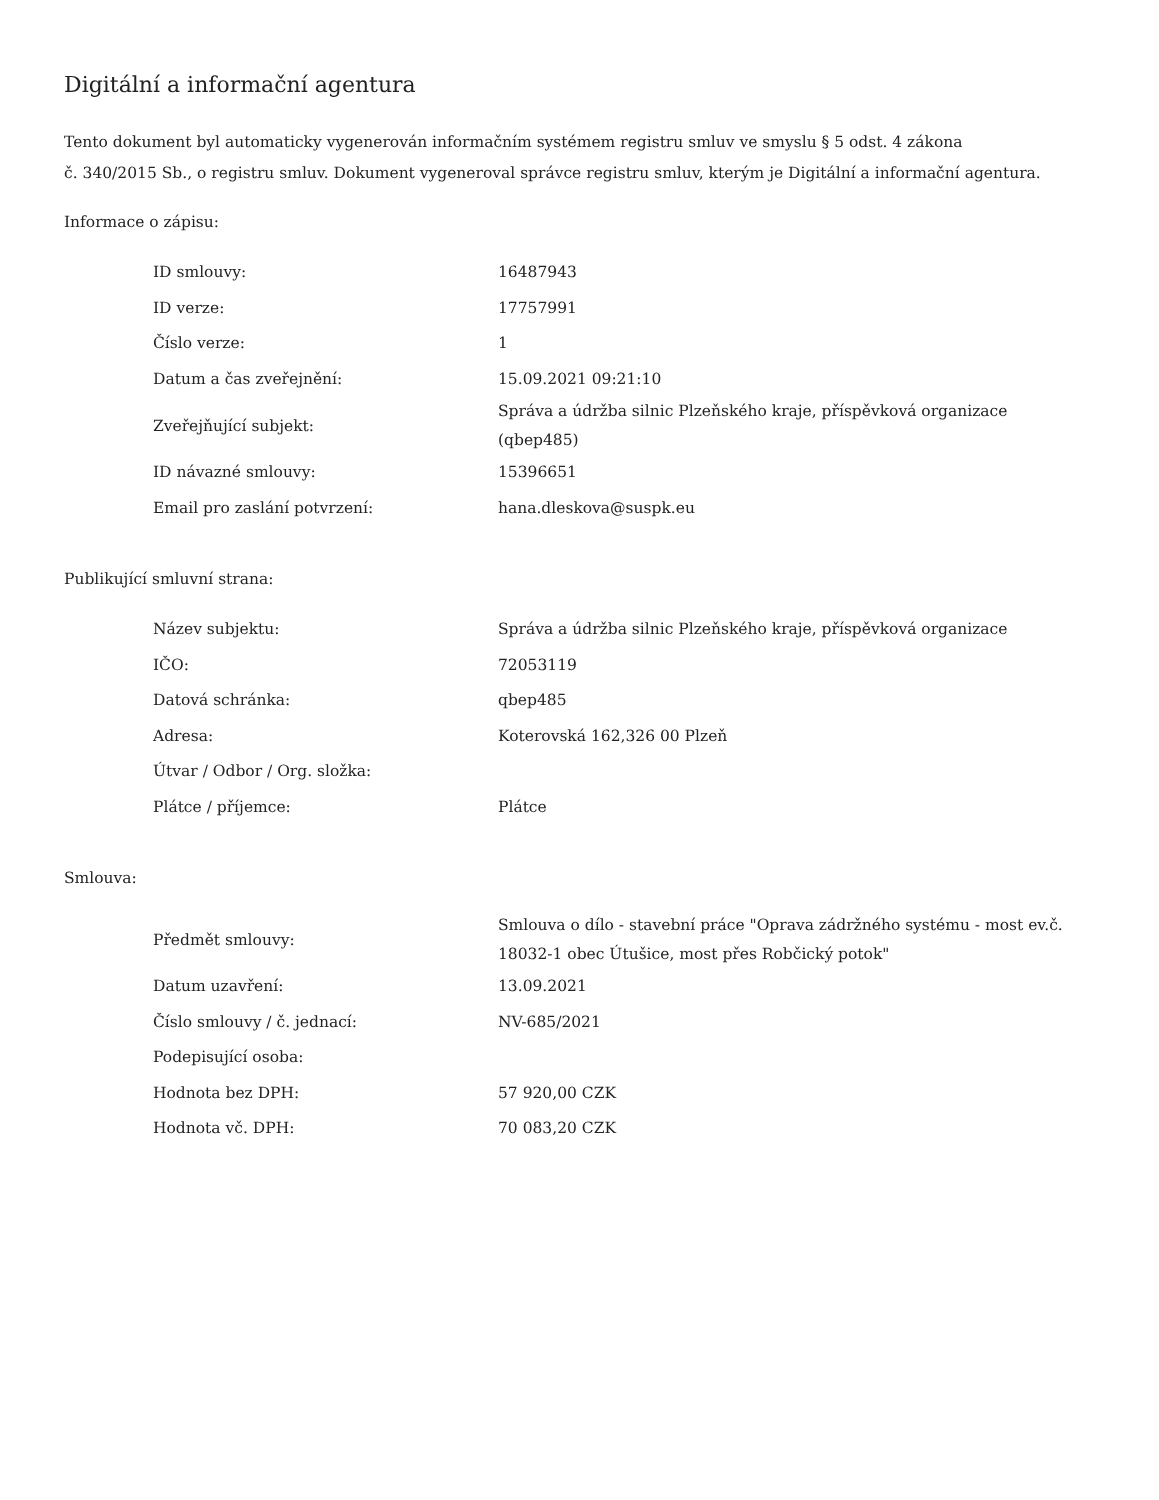Digitální a informační agentura
Tento dokument byl automaticky vygenerován informačním systémem registru smluv ve smyslu § 5 odst. 4 zákona
č. 340/2015 Sb., o registru smluv. Dokument vygeneroval správce registru smluv, kterým je Digitální a informační agentura.
Informace o zápisu:
| ID smlouvy: | 16487943 |
| ID verze: | 17757991 |
| Číslo verze: | 1 |
| Datum a čas zveřejnění: | 15.09.2021 09:21:10 |
| Zveřejňující subjekt: | Správa a údržba silnic Plzeňského kraje, příspěvková organizace (qbep485) |
| ID návazné smlouvy: | 15396651 |
| Email pro zaslání potvrzení: | hana.dleskova@suspk.eu |
Publikující smluvní strana:
| Název subjektu: | Správa a údržba silnic Plzeňského kraje, příspěvková organizace |
| IČO: | 72053119 |
| Datová schránka: | qbep485 |
| Adresa: | Koterovská 162,326 00 Plzeň |
| Útvar / Odbor / Org. složka: | |
| Plátce / příjemce: | Plátce |
Smlouva:
| Předmět smlouvy: | Smlouva o dílo - stavební práce "Oprava zádržného systému - most ev.č. 18032-1 obec Útušice, most přes Robčický potok" |
| Datum uzavření: | 13.09.2021 |
| Číslo smlouvy / č. jednací: | NV-685/2021 |
| Podepisující osoba: | |
| Hodnota bez DPH: | 57 920,00 CZK |
| Hodnota vč. DPH: | 70 083,20 CZK |